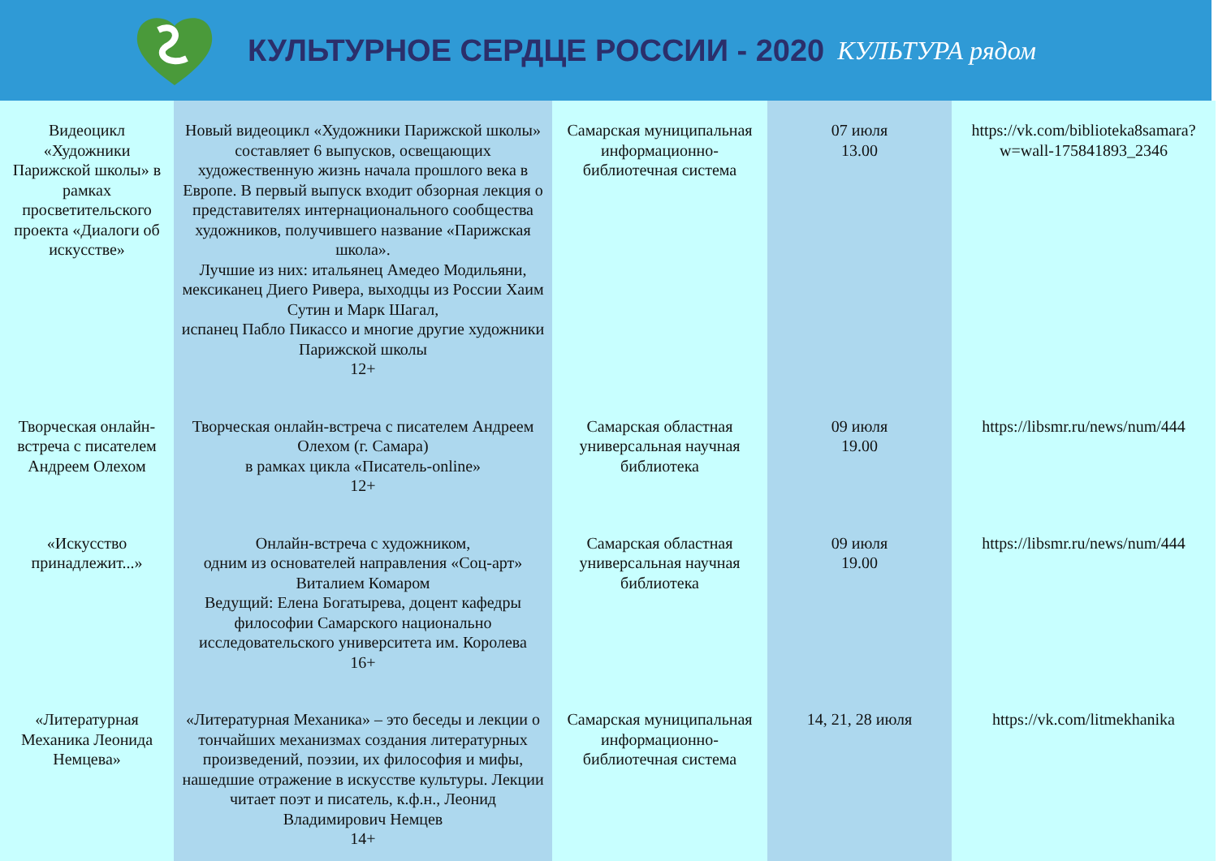КУЛЬТУРНОЕ СЕРДЦЕ РОССИИ - 2020
КУЛЬТУРА рядом
| Видеоцикл «Художники Парижской школы» в рамках просветительского проекта «Диалоги об искусстве» | Новый видеоцикл «Художники Парижской школы» составляет 6 выпусков, освещающих художественную жизнь начала прошлого века в Европе. В первый выпуск входит обзорная лекция о представителях интернационального сообщества художников, получившего название «Парижская школа». Лучшие из них: итальянец Амедео Модильяни, мексиканец Диего Ривера, выходцы из России Хаим Сутин и Марк Шагал, испанец Пабло Пикассо и многие другие художники Парижской школы 12+ | Самарская муниципальная информационно-библиотечная система | 07 июля 13.00 | https://vk.com/biblioteka8samara?w=wall-175841893_2346 |
| Творческая онлайн-встреча с писателем Андреем Олехом | Творческая онлайн-встреча с писателем Андреем Олехом (г. Самара) в рамках цикла «Писатель-online» 12+ | Самарская областная универсальная научная библиотека | 09 июля 19.00 | https://libsmr.ru/news/num/444 |
| «Искусство принадлежит...» | Онлайн-встреча с художником, одним из основателей направления «Соц-арт» Виталием Комаром Ведущий: Елена Богатырева, доцент кафедры философии Самарского национально исследовательского университета им. Королева 16+ | Самарская областная универсальная научная библиотека | 09 июля 19.00 | https://libsmr.ru/news/num/444 |
| «Литературная Механика Леонида Немцева» | «Литературная Механика» – это беседы и лекции о тончайших механизмах создания литературных произведений, поэзии, их философия и мифы, нашедшие отражение в искусстве культуры. Лекции читает поэт и писатель, к.ф.н., Леонид Владимирович Немцев 14+ | Самарская муниципальная информационно-библиотечная система | 14, 21, 28 июля | https://vk.com/litmekhanika |